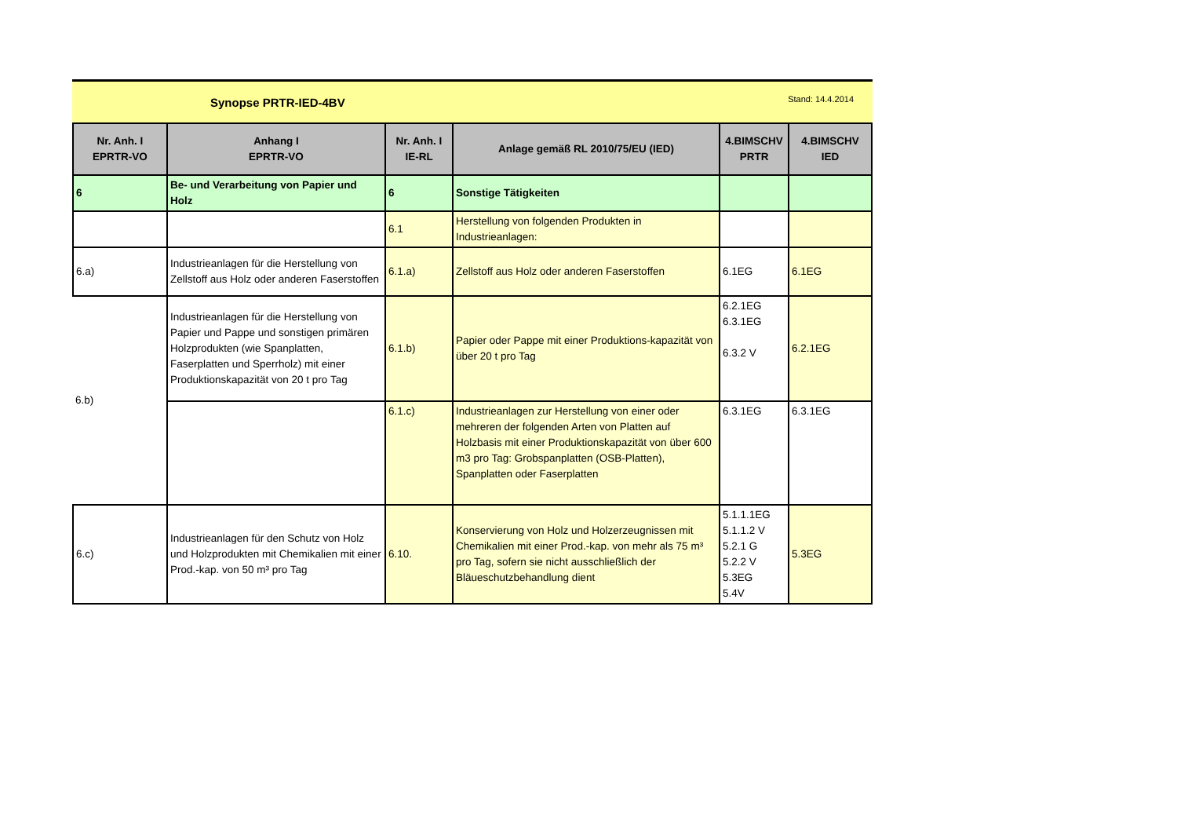Synopse PRTR-IED-4BV
Stand: 14.4.2014
| Nr. Anh. I EPRTR-VO | Anhang I EPRTR-VO | Nr. Anh. I IE-RL | Anlage gemäß RL 2010/75/EU (IED) | 4.BIMSCHV PRTR | 4.BIMSCHV IED |
| --- | --- | --- | --- | --- | --- |
| 6 | Be- und Verarbeitung von Papier und Holz | 6 | Sonstige Tätigkeiten | | |
| | | 6.1 | Herstellung von folgenden Produkten in Industrieanlagen: | | |
| 6.a) | Industrieanlagen für die Herstellung von Zellstoff aus Holz oder anderen Faserstoffen | 6.1.a) | Zellstoff aus Holz oder anderen Faserstoffen | 6.1EG | 6.1EG |
| 6.b) | Industrieanlagen für die Herstellung von Papier und Pappe und sonstigen primären Holzprodukten (wie Spanplatten, Faserplatten und Sperrholz) mit einer Produktionskapazität von 20 t pro Tag | 6.1.b) | Papier oder Pappe mit einer Produktions-kapazität von über 20 t pro Tag | 6.2.1EG 6.3.1EG 6.3.2 V | 6.2.1EG |
| | | 6.1.c) | Industrieanlagen zur Herstellung von einer oder mehreren der folgenden Arten von Platten auf Holzbasis mit einer Produktionskapazität von über 600 m3 pro Tag: Grobspanplatten (OSB-Platten), Spanplatten oder Faserplatten | 6.3.1EG | 6.3.1EG |
| 6.c) | Industrieanlagen für den Schutz von Holz und Holzprodukten mit Chemikalien mit einer Prod.-kap. von 50 m³ pro Tag | 6.10. | Konservierung von Holz und Holzerzeugnissen mit Chemikalien mit einer Prod.-kap. von mehr als 75 m³ pro Tag, sofern sie nicht ausschließlich der Bläueschutzbehandlung dient | 5.1.1.1EG 5.1.1.2 V 5.2.1 G 5.2.2 V 5.3EG 5.4V | 5.3EG |